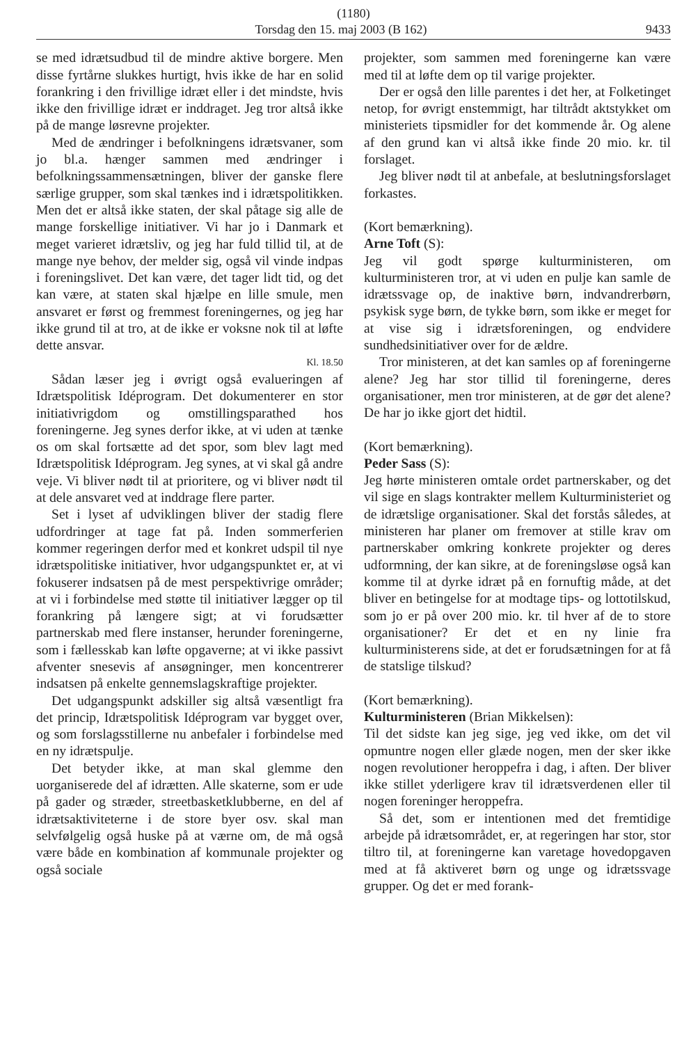(1180)
Torsdag den 15. maj 2003 (B 162) 9433
se med idrætsudbud til de mindre aktive borgere. Men disse fyrtårne slukkes hurtigt, hvis ikke de har en solid forankring i den frivillige idræt eller i det mindste, hvis ikke den frivillige idræt er inddraget. Jeg tror altså ikke på de mange løsrevne projekter.
Med de ændringer i befolkningens idrætsvaner, som jo bl.a. hænger sammen med ændringer i befolkningssammensætningen, bliver der ganske flere særlige grupper, som skal tænkes ind i idrætspolitikken. Men det er altså ikke staten, der skal påtage sig alle de mange forskellige initiativer. Vi har jo i Danmark et meget varieret idrætsliv, og jeg har fuld tillid til, at de mange nye behov, der melder sig, også vil vinde indpas i foreningslivet. Det kan være, det tager lidt tid, og det kan være, at staten skal hjælpe en lille smule, men ansvaret er først og fremmest foreningernes, og jeg har ikke grund til at tro, at de ikke er voksne nok til at løfte dette ansvar.
Kl. 18.50
Sådan læser jeg i øvrigt også evalueringen af Idrætspolitisk Idéprogram. Det dokumenterer en stor initiativrigdom og omstillingsparathed hos foreningerne. Jeg synes derfor ikke, at vi uden at tænke os om skal fortsætte ad det spor, som blev lagt med Idrætspolitisk Idéprogram. Jeg synes, at vi skal gå andre veje. Vi bliver nødt til at prioritere, og vi bliver nødt til at dele ansvaret ved at inddrage flere parter.
Set i lyset af udviklingen bliver der stadig flere udfordringer at tage fat på. Inden sommerferien kommer regeringen derfor med et konkret udspil til nye idrætspolitiske initiativer, hvor udgangspunktet er, at vi fokuserer indsatsen på de mest perspektivrige områder; at vi i forbindelse med støtte til initiativer lægger op til forankring på længere sigt; at vi forudsætter partnerskab med flere instanser, herunder foreningerne, som i fællesskab kan løfte opgaverne; at vi ikke passivt afventer snesevis af ansøgninger, men koncentrerer indsatsen på enkelte gennemslagskraftige projekter.
Det udgangspunkt adskiller sig altså væsentligt fra det princip, Idrætspolitisk Idéprogram var bygget over, og som forslagsstillerne nu anbefaler i forbindelse med en ny idrætspulje.
Det betyder ikke, at man skal glemme den uorganiserede del af idrætten. Alle skaterne, som er ude på gader og stræder, streetbasketklubberne, en del af idrætsaktiviteterne i de store byer osv. skal man selvfølgelig også huske på at værne om, de må også være både en kombination af kommunale projekter og også sociale
projekter, som sammen med foreningerne kan være med til at løfte dem op til varige projekter.
Der er også den lille parentes i det her, at Folketinget netop, for øvrigt enstemmigt, har tiltrådt aktstykket om ministeriets tipsmidler for det kommende år. Og alene af den grund kan vi altså ikke finde 20 mio. kr. til forslaget.
Jeg bliver nødt til at anbefale, at beslutningsforslaget forkastes.
(Kort bemærkning).
Arne Toft (S):
Jeg vil godt spørge kulturministeren, om kulturministeren tror, at vi uden en pulje kan samle de idrætssvage op, de inaktive børn, indvandrerbørn, psykisk syge børn, de tykke børn, som ikke er meget for at vise sig i idrætsforeningen, og endvidere sundhedsinitiativer over for de ældre.
Tror ministeren, at det kan samles op af foreningerne alene? Jeg har stor tillid til foreningerne, deres organisationer, men tror ministeren, at de gør det alene? De har jo ikke gjort det hidtil.
(Kort bemærkning).
Peder Sass (S):
Jeg hørte ministeren omtale ordet partnerskaber, og det vil sige en slags kontrakter mellem Kulturministeriet og de idrætslige organisationer. Skal det forstås således, at ministeren har planer om fremover at stille krav om partnerskaber omkring konkrete projekter og deres udformning, der kan sikre, at de foreningsløse også kan komme til at dyrke idræt på en fornuftig måde, at det bliver en betingelse for at modtage tips- og lottotilskud, som jo er på over 200 mio. kr. til hver af de to store organisationer? Er det et en ny linie fra kulturministerens side, at det er forudsætningen for at få de statslige tilskud?
(Kort bemærkning).
Kulturministeren (Brian Mikkelsen):
Til det sidste kan jeg sige, jeg ved ikke, om det vil opmuntre nogen eller glæde nogen, men der sker ikke nogen revolutioner heroppefra i dag, i aften. Der bliver ikke stillet yderligere krav til idrætsverdenen eller til nogen foreninger heroppefra.
Så det, som er intentionen med det fremtidige arbejde på idrætsområdet, er, at regeringen har stor, stor tiltro til, at foreningerne kan varetage hovedopgaven med at få aktiveret børn og unge og idrætssvage grupper. Og det er med forank-